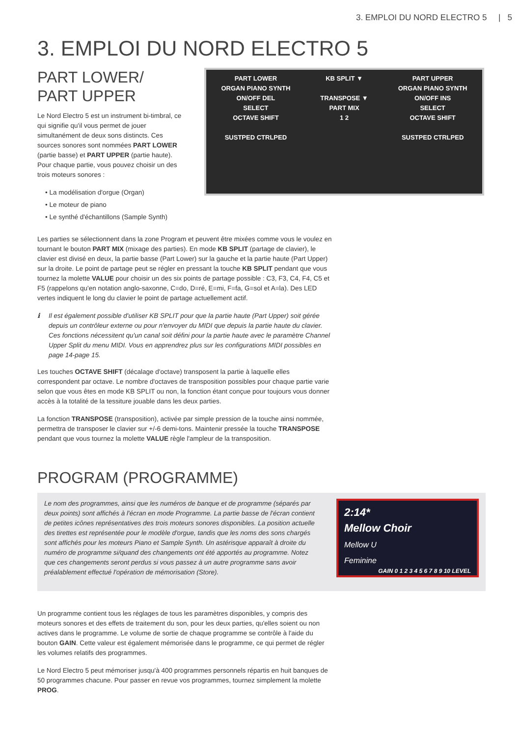3. EMPLOI DU NORD ELECTRO 5 | 5
3. EMPLOI DU NORD ELECTRO 5
PART LOWER/
PART UPPER
Le Nord Electro 5 est un instrument bi-timbral, ce qui signifie qu'il vous permet de jouer simultanément de deux sons distincts. Ces sources sonores sont nommées PART LOWER (partie basse) et PART UPPER (partie haute). Pour chaque partie, vous pouvez choisir un des trois moteurs sonores :
• La modélisation d'orgue (Organ)
• Le moteur de piano
• Le synthé d'échantillons (Sample Synth)
PART LOWER
ORGAN PIANO SYNTH
ON/OFF DEL
SELECT
OCTAVE SHIFT
SUSTPED CTRLPED
KB SPLIT ▼
TRANSPOSE ▼
PART MIX
1 2
PART UPPER
ORGAN PIANO SYNTH
ON/OFF INS
SELECT
OCTAVE SHIFT
SUSTPED CTRLPED
Les parties se sélectionnent dans la zone Program et peuvent être mixées comme vous le voulez en tournant le bouton PART MIX (mixage des parties). En mode KB SPLIT (partage de clavier), le clavier est divisé en deux, la partie basse (Part Lower) sur la gauche et la partie haute (Part Upper) sur la droite. Le point de partage peut se régler en pressant la touche KB SPLIT pendant que vous tournez la molette VALUE pour choisir un des six points de partage possible : C3, F3, C4, F4, C5 et F5 (rappelons qu'en notation anglo-saxonne, C=do, D=ré, E=mi, F=fa, G=sol et A=la). Des LED vertes indiquent le long du clavier le point de partage actuellement actif.
ℹ Il est également possible d'utiliser KB SPLIT pour que la partie haute (Part Upper) soit gérée depuis un contrôleur externe ou pour n'envoyer du MIDI que depuis la partie haute du clavier. Ces fonctions nécessitent qu'un canal soit défini pour la partie haute avec le paramètre Channel Upper Split du menu MIDI. Vous en apprendrez plus sur les configurations MIDI possibles en page 14-page 15.
Les touches OCTAVE SHIFT (décalage d'octave) transposent la partie à laquelle elles correspondent par octave. Le nombre d'octaves de transposition possibles pour chaque partie varie selon que vous êtes en mode KB SPLIT ou non, la fonction étant conçue pour toujours vous donner accès à la totalité de la tessiture jouable dans les deux parties.
La fonction TRANSPOSE (transposition), activée par simple pression de la touche ainsi nommée, permettra de transposer le clavier sur +/-6 demi-tons. Maintenir pressée la touche TRANSPOSE pendant que vous tournez la molette VALUE règle l'ampleur de la transposition.
PROGRAM (PROGRAMME)
Le nom des programmes, ainsi que les numéros de banque et de programme (séparés par deux points) sont affichés à l'écran en mode Programme. La partie basse de l'écran contient de petites icônes représentatives des trois moteurs sonores disponibles. La position actuelle des tirettes est représentée pour le modèle d'orgue, tandis que les noms des sons chargés sont affichés pour les moteurs Piano et Sample Synth. Un astérisque apparaît à droite du numéro de programme si/quand des changements ont été apportés au programme. Notez que ces changements seront perdus si vous passez à un autre programme sans avoir préalablement effectué l'opération de mémorisation (Store).
2:14*
Mellow Choir
Mellow U
Feminine
GAIN 0 1 2 3 4 5 6 7 8 9 10 LEVEL
Un programme contient tous les réglages de tous les paramètres disponibles, y compris des moteurs sonores et des effets de traitement du son, pour les deux parties, qu'elles soient ou non actives dans le programme. Le volume de sortie de chaque programme se contrôle à l'aide du bouton GAIN. Cette valeur est également mémorisée dans le programme, ce qui permet de régler les volumes relatifs des programmes.
Le Nord Electro 5 peut mémoriser jusqu'à 400 programmes personnels répartis en huit banques de 50 programmes chacune. Pour passer en revue vos programmes, tournez simplement la molette PROG.